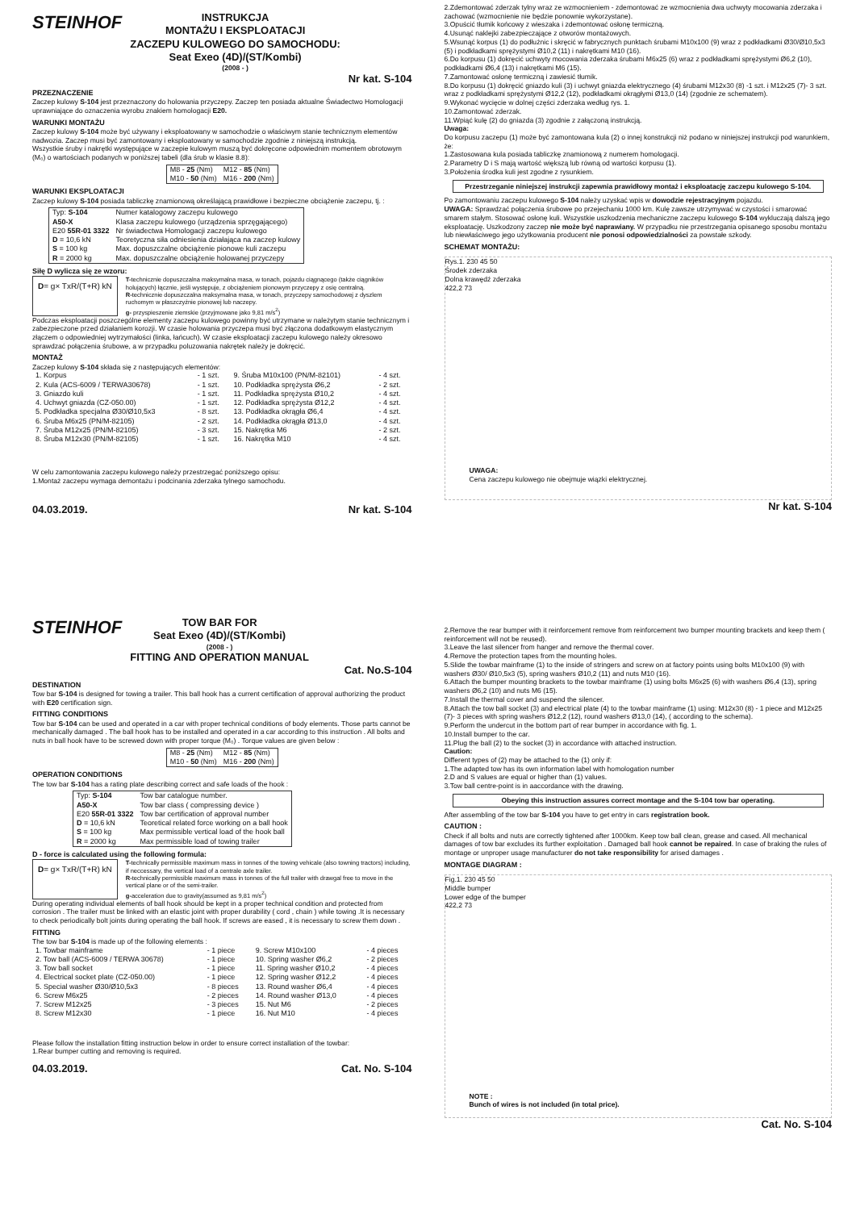STEINHOF
INSTRUKCJA
MONTAŻU I EKSPLOATACJI
ZACZEPU KULOWEGO DO SAMOCHODU:
Seat Exeo (4D)/(ST/Kombi)
(2008 - )
Nr kat. S-104
PRZEZNACZENIE
Zaczep kulowy S-104 jest przeznaczony do holowania przyczepy. Zaczep ten posiada aktualne Świadectwo Homologacji uprawniające do oznaczenia wyrobu znakiem homologacji E20.
WARUNKI MONTAŻU
Zaczep kulowy S-104 może być używany i eksploatowany w samochodzie o właściwym stanie technicznym elementów nadwozia. Zaczep musi być zamontowany i eksploatowany w samochodzie zgodnie z niniejszą instrukcją.
Wszystkie śruby i nakrętki występujące w zaczepie kulowym muszą być dokręcone odpowiednim momentem obrotowym (M₀) o wartościach podanych w poniższej tabeli (dla śrub w klasie 8.8):
| M8 - 25 (Nm) | M12 - 85 (Nm) |
| M10 - 50 (Nm) | M16 - 200 (Nm) |
WARUNKI EKSPLOATACJI
Zaczep kulowy S-104 posiada tabliczkę znamionową określającą prawidłowe i bezpieczne obciążenie zaczepu, tj. :
| Typ: S-104 | Numer katalogowy zaczepu kulowego |
| A50-X | Klasa zaczepu kulowego (urządzenia sprzęgającego) |
| E20 55R-01 3322 | Nr świadectwa Homologacji zaczepu kulowego |
| D = 10,6 kN | Teoretyczna siła odniesienia działająca na zaczep kulowy |
| S = 100 kg | Max. dopuszczalne obciążenie pionowe kuli zaczepu |
| R = 2000 kg | Max. dopuszczalne obciążenie holowanej przyczepy |
Siłę D wylicza się ze wzoru:
D= g× TxR/(T+R) kN
T-technicznie dopuszczalna maksymalna masa, w tonach, pojazdu ciągnącego (także ciągników holujących) łącznie, jeśli występuje, z obciążeniem pionowym przyczepy z osię centralną.
R-technicznie dopuszczalna maksymalna masa, w tonach, przyczepy samochodowej z dyszlem ruchomym w płaszczyźnie pionowej lub naczepy.
g- przyspieszenie ziemskie (przyjmowane jako 9,81 m/s<sup>2</sup>)
Podczas eksploatacji poszczególne elementy zaczepu kulowego powinny być utrzymane w należytym stanie technicznym i zabezpieczone przed działaniem korozji. W czasie holowania przyczepa musi być złączona dodatkowym elastycznym złączem o odpowiedniej wytrzymałości (linka, łańcuch). W czasie eksploatacji zaczepu kulowego należy okresowo sprawdzać połączenia śrubowe, a w przypadku poluzowania nakrętek należy je dokręcić.
MONTAŻ
Zaczep kulowy S-104 składa się z następujących elementów:
| 1. Korpus | - 1 szt. | 9. Śruba M10x100 (PN/M-82101) | - 4 szt. |
| 2. Kula (ACS-6009 / TERWA30678) | - 1 szt. | 10. Podkładka sprężysta Ø6,2 | - 2 szt. |
| 3. Gniazdo kuli | - 1 szt. | 11. Podkładka sprężysta Ø10,2 | - 4 szt. |
| 4. Uchwyt gniazda (CZ-050.00) | - 1 szt. | 12. Podkładka sprężysta Ø12,2 | - 4 szt. |
| 5. Podkładka specjalna Ø30/Ø10,5x3 | - 8 szt. | 13. Podkładka okrągła Ø6,4 | - 4 szt. |
| 6. Śruba M6x25 (PN/M-82105) | - 2 szt. | 14. Podkładka okrągła Ø13,0 | - 4 szt. |
| 7. Śruba M12x25 (PN/M-82105) | - 3 szt. | 15. Nakrętka M6 | - 2 szt. |
| 8. Śruba M12x30 (PN/M-82105) | - 1 szt. | 16. Nakrętka M10 | - 4 szt. |
W celu zamontowania zaczepu kulowego należy przestrzegać poniższego opisu:
1.Montaż zaczepu wymaga demontażu i podcinania zderzaka tylnego samochodu.
04.03.2019. Nr kat. S-104
2.Zdemontować zderzak tylny wraz ze wzmocnieniem - zdemontować ze wzmocnienia dwa uchwyty mocowania zderzaka i zachować (wzmocnienie nie będzie ponownie wykorzystane).
3.Opuścić tłumik końcowy z wieszaka i zdemontować osłonę termiczną.
4.Usunąć naklejki zabezpieczające z otworów montażowych.
5.Wsunąć korpus (1) do podłużnic i skręcić w fabrycznych punktach śrubami M10x100 (9) wraz z podkładkami Ø30/Ø10,5x3 (5) i podkładkami sprężystymi Ø10,2 (11) i nakrętkami M10 (16).
6.Do korpusu (1) dokręcić uchwyty mocowania zderzaka śrubami M6x25 (6) wraz z podkładkami sprężystymi Ø6,2 (10), podkładkami Ø6,4 (13) i nakrętkami M6 (15).
7.Zamontować osłonę termiczną i zawiesić tłumik.
8.Do korpusu (1) dokręcić gniazdo kuli (3) i uchwyt gniazda elektrycznego (4) śrubami M12x30 (8) -1 szt. i M12x25 (7)- 3 szt. wraz z podkładkami sprężystymi Ø12,2 (12), podkładkami okrągłymi Ø13,0 (14) (zgodnie ze schematem).
9.Wykonać wycięcie w dolnej części zderzaka według rys. 1.
10.Zamontować zderzak.
11.Wpiąć kulę (2) do gniazda (3) zgodnie z załączoną instrukcją.
Uwaga:
Do korpusu zaczepu (1) może być zamontowana kula (2) o innej konstrukcji niż podano w niniejszej instrukcji pod warunkiem, że:
1.Zastosowana kula posiada tabliczkę znamionową z numerem homologacji.
2.Parametry D i S mają wartość większą lub równą od wartości korpusu (1).
3.Położenia środka kuli jest zgodne z rysunkiem.
Przestrzeganie niniejszej instrukcji zapewnia prawidłowy montaż i eksploatację zaczepu kulowego S-104.
Po zamontowaniu zaczepu kulowego S-104 należy uzyskać wpis w dowodzie rejestracyjnym pojazdu.
UWAGA: Sprawdzać połączenia śrubowe po przejechaniu 1000 km. Kulę zawsze utrzymywać w czystości i smarować smarem stałym. Stosować osłonę kuli. Wszystkie uszkodzenia mechaniczne zaczepu kulowego S-104 wykluczają dalszą jego eksploatację. Uszkodzony zaczep nie może być naprawiany. W przypadku nie przestrzegania opisanego sposobu montażu lub niewłaściwego jego użytkowania producent nie ponosi odpowiedzialności za powstałe szkody.
SCHEMAT MONTAŻU:
Rys.1. 230 45 50
Środek zderzaka
Dolna krawędź zderzaka
422,2 73
UWAGA:
Cena zaczepu kulowego nie obejmuje wiązki elektrycznej.
Nr kat. S-104
STEINHOF
TOW BAR FOR
Seat Exeo (4D)/(ST/Kombi)
(2008 - )
FITTING AND OPERATION MANUAL
Cat. No.S-104
DESTINATION
Tow bar S-104 is designed for towing a trailer. This ball hook has a current certification of approval authorizing the product with E20 certification sign.
FITTING CONDITIONS
Tow bar S-104 can be used and operated in a car with proper technical conditions of body elements. Those parts cannot be mechanically damaged . The ball hook has to be installed and operated in a car according to this instruction . All bolts and nuts in ball hook have to be screwed down with proper torque (M₀) . Torque values are given below :
| M8 - 25 (Nm) | M12 - 85 (Nm) |
| M10 - 50 (Nm) | M16 - 200 (Nm) |
OPERATION CONDITIONS
The tow bar S-104 has a rating plate describing correct and safe loads of the hook :
| Typ: S-104 | Tow bar catalogue number. |
| A50-X | Tow bar class ( compressing device ) |
| E20 55R-01 3322 | Tow bar certification of approval number |
| D = 10,6 kN | Teoretical related force working on a ball hook |
| S = 100 kg | Max permissible vertical load of the hook ball |
| R = 2000 kg | Max permissible load of towing trailer |
D - force is calculated using the following formula:
D= g× TxR/(T+R) kN
T-technically permissible maximum mass in tonnes of the towing vehicale (also towning tractors) including, if neccessary, the vertical load of a centrale axle trailer.
R-technically permissible maximum mass in tonnes of the full trailer with drawgal free to move in the vertical plane or of the semi-trailer.
g-acceleration due to gravity(assumed as 9,81 m/s<sup>2</sup>)
During operating individual elements of ball hook should be kept in a proper technical condition and protected from corrosion . The trailer must be linked with an elastic joint with proper durability ( cord , chain ) while towing .It is necessary to check periodically bolt joints during operating the ball hook. If screws are eased , it is necessary to screw them down .
FITTING
The tow bar S-104 is made up of the following elements :
| 1. Towbar mainframe | - 1 piece | 9. Screw M10x100 | - 4 pieces |
| 2. Tow ball (ACS-6009 / TERWA 30678) | - 1 piece | 10. Spring washer Ø6,2 | - 2 pieces |
| 3. Tow ball socket | - 1 piece | 11. Spring washer Ø10,2 | - 4 pieces |
| 4. Electrical socket plate (CZ-050.00) | - 1 piece | 12. Spring washer Ø12,2 | - 4 pieces |
| 5. Special washer Ø30/Ø10,5x3 | - 8 pieces | 13. Round washer Ø6,4 | - 4 pieces |
| 6. Screw M6x25 | - 2 pieces | 14. Round washer Ø13,0 | - 4 pieces |
| 7. Screw M12x25 | - 3 pieces | 15. Nut M6 | - 2 pieces |
| 8. Screw M12x30 | - 1 piece | 16. Nut M10 | - 4 pieces |
Please follow the installation fitting instruction below in order to ensure correct installation of the towbar:
1.Rear bumper cutting and removing is required.
04.03.2019. Cat. No. S-104
2.Remove the rear bumper with it reinforcement remove from reinforcement two bumper mounting brackets and keep them ( reinforcement will not be reused).
3.Leave the last silencer from hanger and remove the thermal cover.
4.Remove the protection tapes from the mounting holes.
5.Slide the towbar mainframe (1) to the inside of stringers and screw on at factory points using bolts M10x100 (9) with washers Ø30/ Ø10,5x3 (5), spring washers Ø10,2 (11) and nuts M10 (16).
6.Attach the bumper mounting brackets to the towbar mainframe (1) using bolts M6x25 (6) with washers Ø6,4 (13), spring washers Ø6,2 (10) and nuts M6 (15).
7.Install the thermal cover and suspend the silencer.
8.Attach the tow ball socket (3) and electrical plate (4) to the towbar mainframe (1) using: M12x30 (8) - 1 piece and M12x25 (7)- 3 pieces with spring washers Ø12,2 (12), round washers Ø13,0 (14), ( according to the schema).
9.Perform the undercut in the bottom part of rear bumper in accordance with fig. 1.
10.Install bumper to the car.
11.Plug the ball (2) to the socket (3) in accordance with attached instruction.
Caution:
Different types of (2) may be attached to the (1) only if:
1.The adapted tow has its own information label with homologation number
2.D and S values are equal or higher than (1) values.
3.Tow ball centre-point is in aaccordance with the drawing.
Obeying this instruction assures correct montage and the S-104 tow bar operating.
After assembling of the tow bar S-104 you have to get entry in cars registration book.
CAUTION :
Check if all bolts and nuts are correctly tightened after 1000km. Keep tow ball clean, grease and cased. All mechanical damages of tow bar excludes its further exploitation . Damaged ball hook cannot be repaired. In case of braking the rules of montage or unproper usage manufacturer do not take responsibility for arised damages .
MONTAGE DIAGRAM :
Fig.1. 230 45 50
Middle bumper
Lower edge of the bumper
422,2 73
NOTE :
Bunch of wires is not included (in total price).
Cat. No. S-104